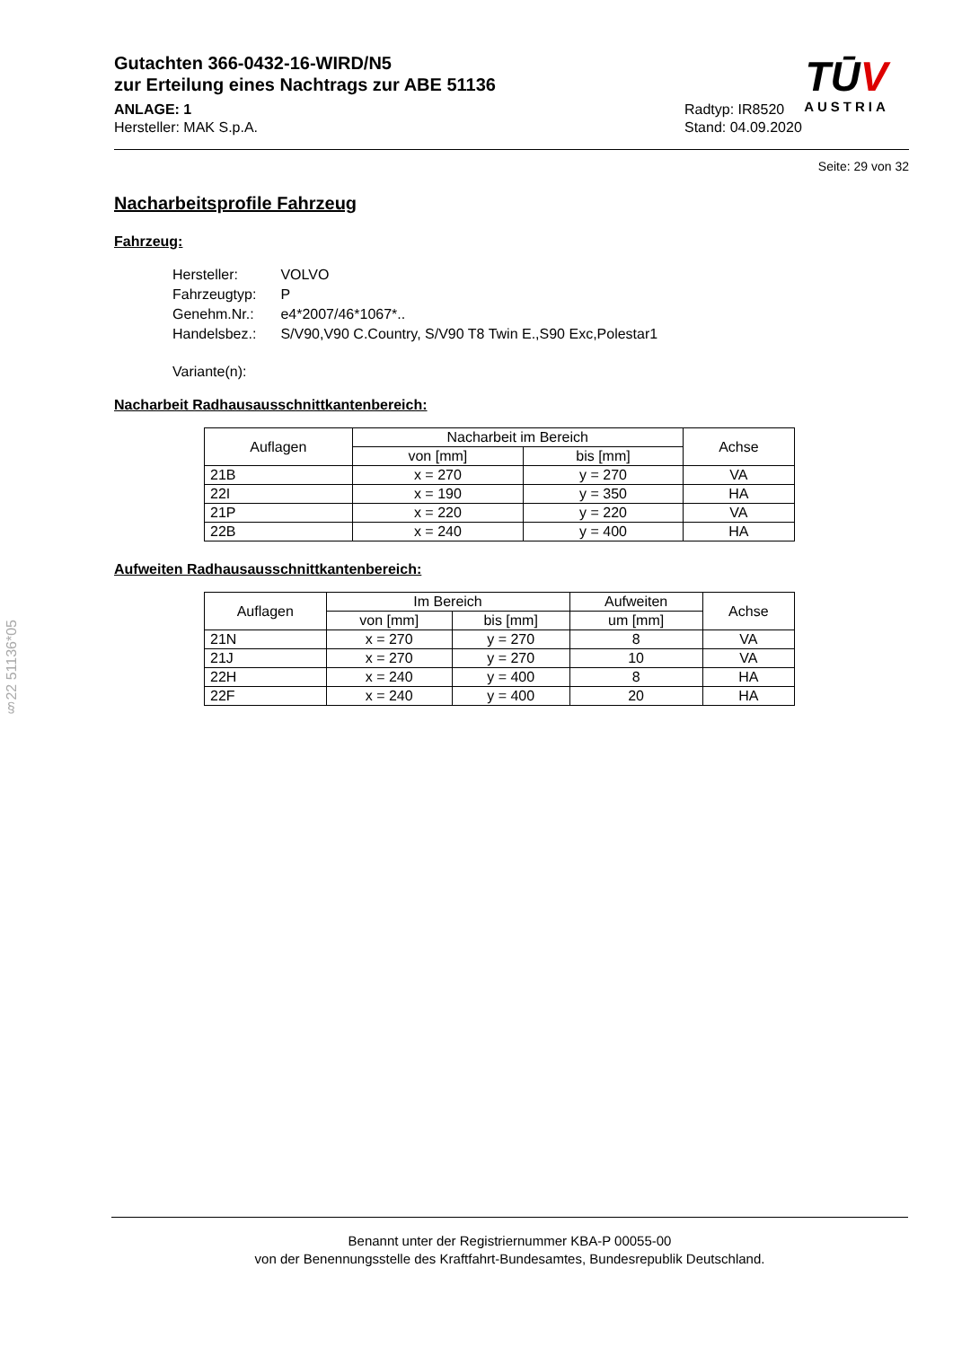§22 51136*05
Gutachten 366-0432-16-WIRD/N5
zur Erteilung eines Nachtrags zur ABE 51136
ANLAGE: 1
Hersteller: MAK S.p.A.
Radtyp: IR8520
Stand: 04.09.2020
Seite: 29 von 32
Nacharbeitsprofile Fahrzeug
Fahrzeug:
| Hersteller: | VOLVO |
| Fahrzeugtyp: | P |
| Genehm.Nr.: | e4*2007/46*1067*.. |
| Handelsbez.: | S/V90,V90 C.Country, S/V90 T8 Twin E.,S90 Exc,Polestar1 |
| Variante(n): | |
Nacharbeit Radhausausschnittkantenbereich:
| Auflagen | Nacharbeit im Bereich | | Achse |
| --- | --- | --- | --- |
| | von [mm] | bis [mm] | |
| 21B | x = 270 | y = 270 | VA |
| 22I | x = 190 | y = 350 | HA |
| 21P | x = 220 | y = 220 | VA |
| 22B | x = 240 | y = 400 | HA |
Aufweiten Radhausausschnittkantenbereich:
| Auflagen | Im Bereich | | Aufweiten | Achse |
| --- | --- | --- | --- | --- |
| | von [mm] | bis [mm] | um [mm] | |
| 21N | x = 270 | y = 270 | 8 | VA |
| 21J | x = 270 | y = 270 | 10 | VA |
| 22H | x = 240 | y = 400 | 8 | HA |
| 22F | x = 240 | y = 400 | 20 | HA |
TŪV
AUSTRIA
Benannt unter der Registriernummer KBA-P 00055-00
von der Benennungsstelle des Kraftfahrt-Bundesamtes, Bundesrepublik Deutschland.